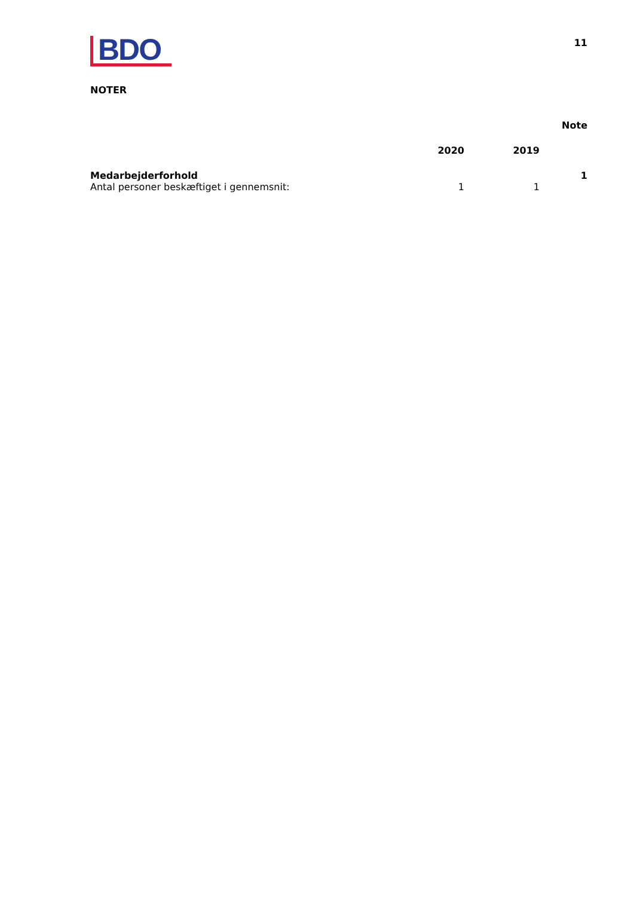BDO
11
NOTER
| | | | Note |
| --- | --- | --- | --- |
| | 2020 | 2019 | |
| Medarbejderforhold | | | 1 |
| Antal personer beskæftiget i gennemsnit: | 1 | 1 | |